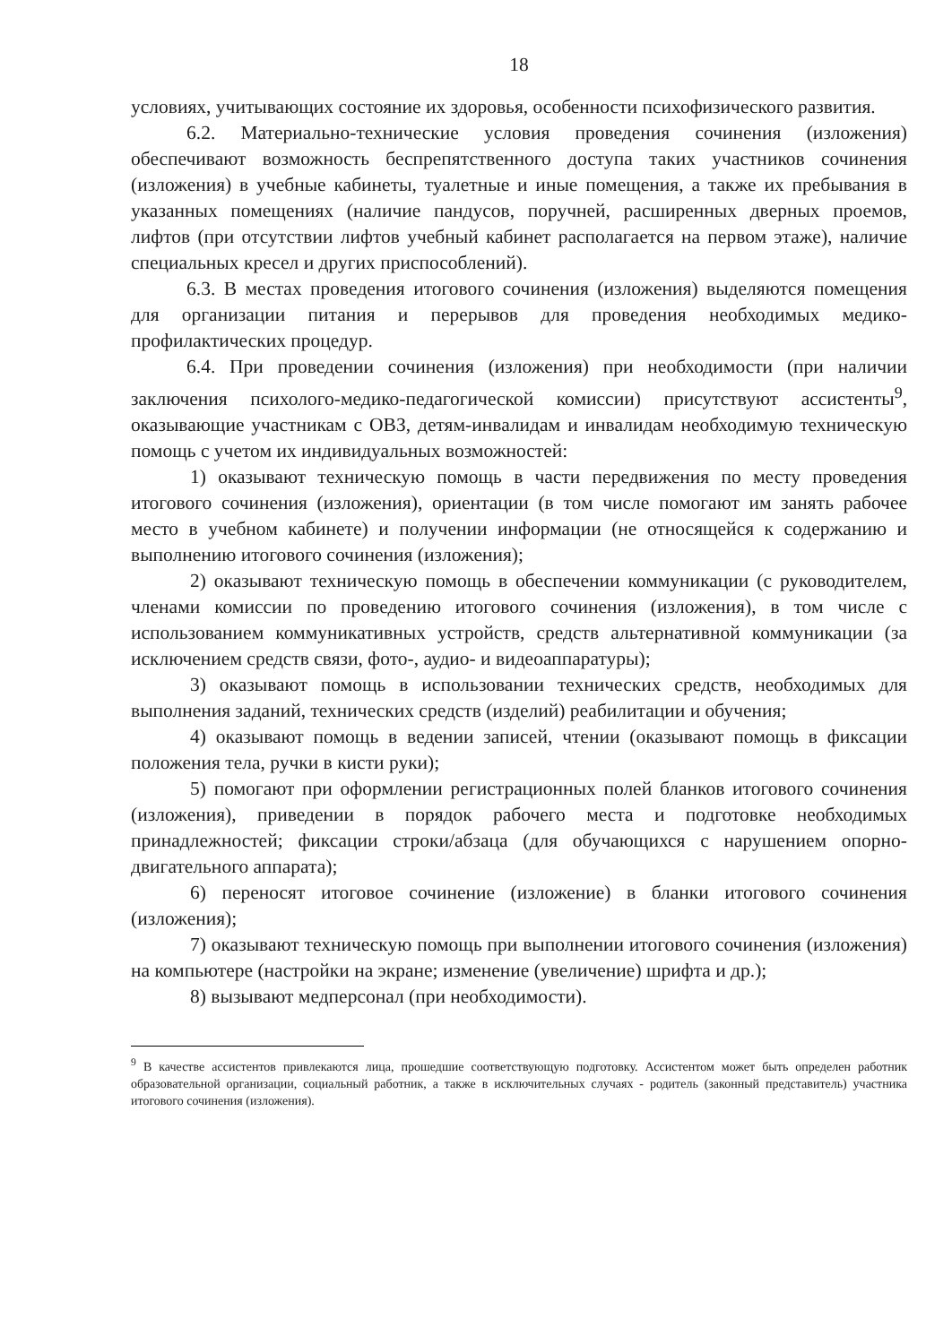18
условиях, учитывающих состояние их здоровья, особенности психофизического развития.
6.2. Материально-технические условия проведения сочинения (изложения) обеспечивают возможность беспрепятственного доступа таких участников сочинения (изложения) в учебные кабинеты, туалетные и иные помещения, а также их пребывания в указанных помещениях (наличие пандусов, поручней, расширенных дверных проемов, лифтов (при отсутствии лифтов учебный кабинет располагается на первом этаже), наличие специальных кресел и других приспособлений).
6.3. В местах проведения итогового сочинения (изложения) выделяются помещения для организации питания и перерывов для проведения необходимых медико-профилактических процедур.
6.4. При проведении сочинения (изложения) при необходимости (при наличии заключения психолого-медико-педагогической комиссии) присутствуют ассистенты<sup>9</sup>, оказывающие участникам с ОВЗ, детям-инвалидам и инвалидам необходимую техническую помощь с учетом их индивидуальных возможностей:
1) оказывают техническую помощь в части передвижения по месту проведения итогового сочинения (изложения), ориентации (в том числе помогают им занять рабочее место в учебном кабинете) и получении информации (не относящейся к содержанию и выполнению итогового сочинения (изложения);
2) оказывают техническую помощь в обеспечении коммуникации (с руководителем, членами комиссии по проведению итогового сочинения (изложения), в том числе с использованием коммуникативных устройств, средств альтернативной коммуникации (за исключением средств связи, фото-, аудио- и видеоаппаратуры);
3) оказывают помощь в использовании технических средств, необходимых для выполнения заданий, технических средств (изделий) реабилитации и обучения;
4) оказывают помощь в ведении записей, чтении (оказывают помощь в фиксации положения тела, ручки в кисти руки);
5) помогают при оформлении регистрационных полей бланков итогового сочинения (изложения), приведении в порядок рабочего места и подготовке необходимых принадлежностей; фиксации строки/абзаца (для обучающихся с нарушением опорно-двигательного аппарата);
6) переносят итоговое сочинение (изложение) в бланки итогового сочинения (изложения);
7) оказывают техническую помощь при выполнении итогового сочинения (изложения) на компьютере (настройки на экране; изменение (увеличение) шрифта и др.);
8) вызывают медперсонал (при необходимости).
<sup>9</sup> В качестве ассистентов привлекаются лица, прошедшие соответствующую подготовку. Ассистентом может быть определен работник образовательной организации, социальный работник, а также в исключительных случаях - родитель (законный представитель) участника итогового сочинения (изложения).